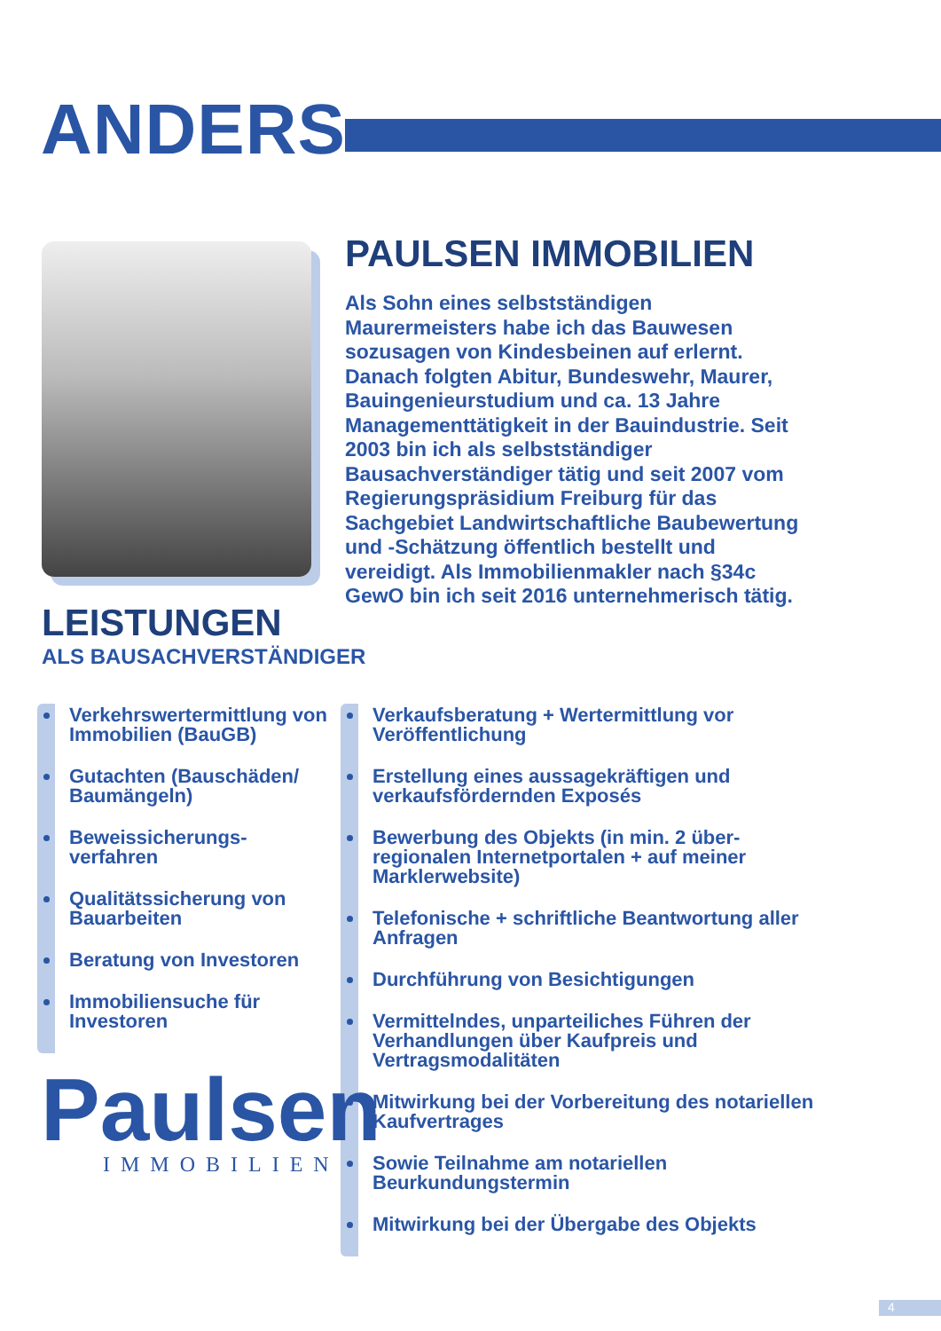ANDERS
PAULSEN IMMOBILIEN
Als Sohn eines selbstständigen Maurermeisters habe ich das Bauwesen sozusagen von Kindesbeinen auf erlernt. Danach folgten Abitur, Bundeswehr, Maurer, Bauingenieurstudium und ca. 13 Jahre Managementtätigkeit in der Bauindustrie. Seit 2003 bin ich als selbstständiger Bausachverständiger tätig und seit 2007 vom Regierungspräsidium Freiburg für das Sachgebiet Landwirtschaftliche Baubewertung und -Schätzung öffentlich bestellt und vereidigt. Als Immobilienmakler nach §34c GewO bin ich seit 2016 unternehmerisch tätig.
LEISTUNGEN
ALS BAUSACHVERSTÄNDIGER
Verkehrswertermittlung von Immobilien (BauGB)
Gutachten (Bauschäden/ Baumängeln)
Beweissicherungs-verfahren
Qualitätssicherung von Bauarbeiten
Beratung von Investoren
Immobiliensuche für Investoren
Verkaufsberatung + Wertermittlung vor Veröffentlichung
Erstellung eines aussagekräftigen und verkaufsfördernden Exposés
Bewerbung des Objekts (in min. 2 über-regionalen Internetportalen + auf meiner Marklerwebsite)
Telefonische + schriftliche Beantwortung aller Anfragen
Durchführung von Besichtigungen
Vermittelndes, unparteiliches Führen der Verhandlungen über Kaufpreis und Vertragsmodalitäten
Mitwirkung bei der Vorbereitung des notariellen Kaufvertrages
Sowie Teilnahme am notariellen Beurkundungstermin
Mitwirkung bei der Übergabe des Objekts
Paulsen
IMMOBILIEN
4